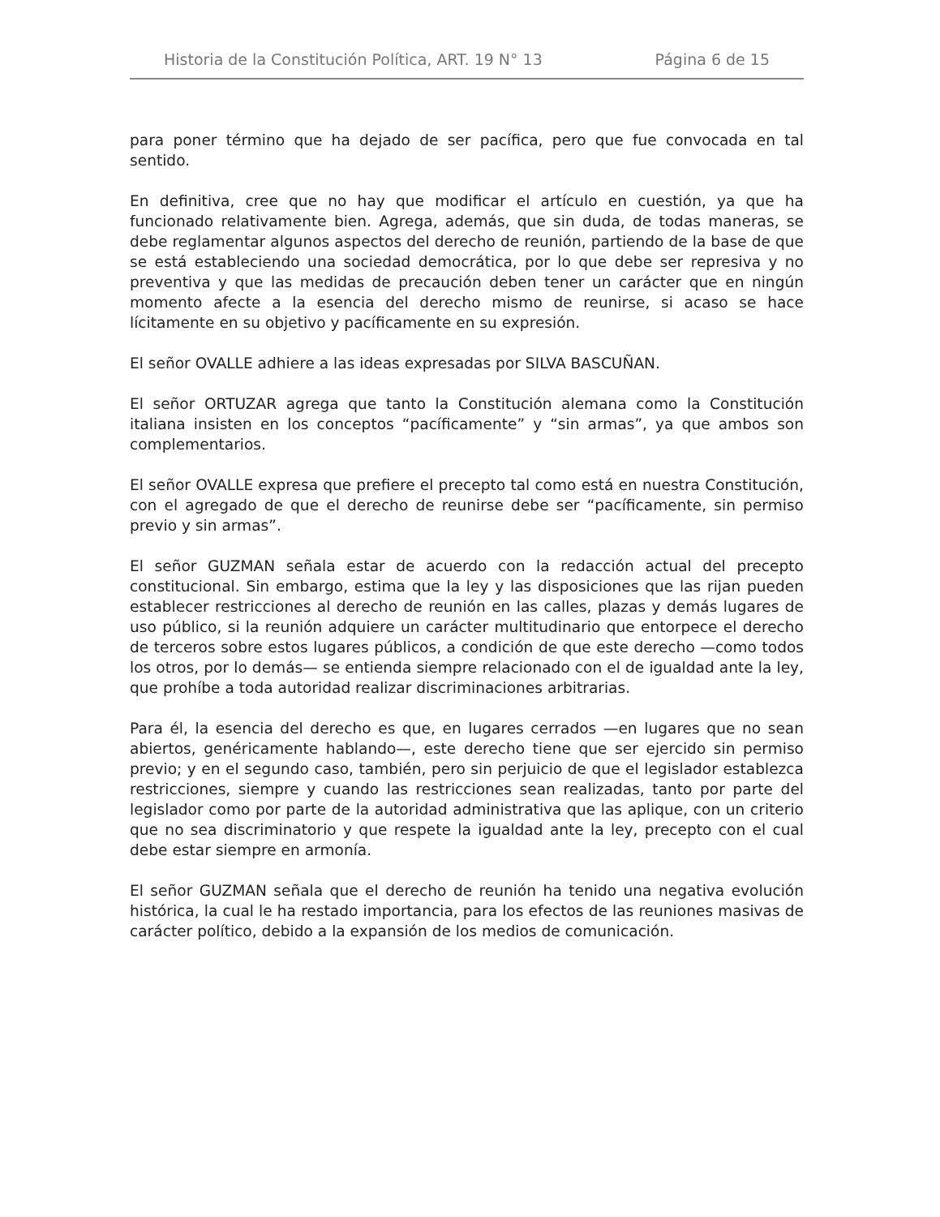Historia de la Constitución Política, ART. 19 N° 13 Página 6 de 15
para poner término que ha dejado de ser pacífica, pero que fue convocada en tal sentido.
En definitiva, cree que no hay que modificar el artículo en cuestión, ya que ha funcionado relativamente bien. Agrega, además, que sin duda, de todas maneras, se debe reglamentar algunos aspectos del derecho de reunión, partiendo de la base de que se está estableciendo una sociedad democrática, por lo que debe ser represiva y no preventiva y que las medidas de precaución deben tener un carácter que en ningún momento afecte a la esencia del derecho mismo de reunirse, si acaso se hace lícitamente en su objetivo y pacíficamente en su expresión.
El señor OVALLE adhiere a las ideas expresadas por SILVA BASCUÑAN.
El señor ORTUZAR agrega que tanto la Constitución alemana como la Constitución italiana insisten en los conceptos “pacíficamente” y “sin armas”, ya que ambos son complementarios.
El señor OVALLE expresa que prefiere el precepto tal como está en nuestra Constitución, con el agregado de que el derecho de reunirse debe ser “pacíficamente, sin permiso previo y sin armas”.
El señor GUZMAN señala estar de acuerdo con la redacción actual del precepto constitucional. Sin embargo, estima que la ley y las disposiciones que las rijan pueden establecer restricciones al derecho de reunión en las calles, plazas y demás lugares de uso público, si la reunión adquiere un carácter multitudinario que entorpece el derecho de terceros sobre estos lugares públicos, a condición de que este derecho —como todos los otros, por lo demás— se entienda siempre relacionado con el de igualdad ante la ley, que prohíbe a toda autoridad realizar discriminaciones arbitrarias.
Para él, la esencia del derecho es que, en lugares cerrados —en lugares que no sean abiertos, genéricamente hablando—, este derecho tiene que ser ejercido sin permiso previo; y en el segundo caso, también, pero sin perjuicio de que el legislador establezca restricciones, siempre y cuando las restricciones sean realizadas, tanto por parte del legislador como por parte de la autoridad administrativa que las aplique, con un criterio que no sea discriminatorio y que respete la igualdad ante la ley, precepto con el cual debe estar siempre en armonía.
El señor GUZMAN señala que el derecho de reunión ha tenido una negativa evolución histórica, la cual le ha restado importancia, para los efectos de las reuniones masivas de carácter político, debido a la expansión de los medios de comunicación.